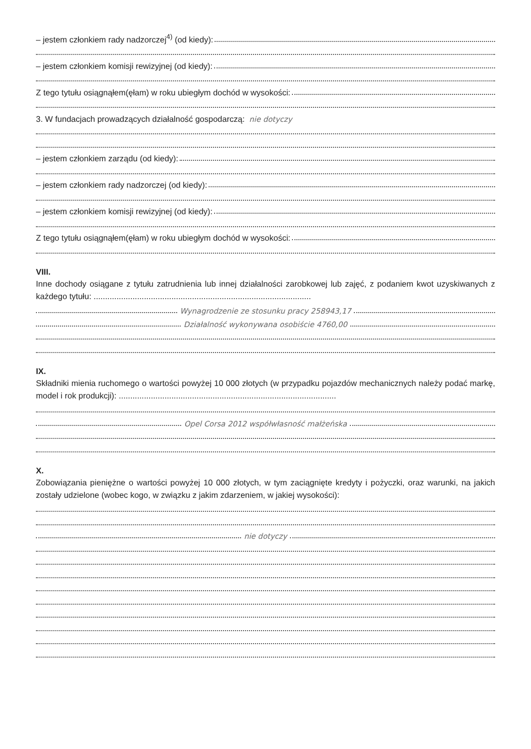– jestem członkiem rady nadzorczej<sup>4)</sup> (od kiedy):
– jestem członkiem komisji rewizyjnej (od kiedy):
Z tego tytułu osiągnąłem(ęłam) w roku ubiegłym dochód w wysokości:
3. W fundacjach prowadzących działalność gospodarczą: nie dotyczy
– jestem członkiem zarządu (od kiedy):
– jestem członkiem rady nadzorczej (od kiedy):
– jestem członkiem komisji rewizyjnej (od kiedy):
Z tego tytułu osiągnąłem(ęłam) w roku ubiegłym dochód w wysokości:
VIII.
Inne dochody osiągane z tytułu zatrudnienia lub innej działalności zarobkowej lub zajęć, z podaniem kwot uzyskiwanych z każdego tytułu: ...............................................................................................
Wynagrodzenie ze stosunku pracy 258943,17
Działalność wykonywana osobiście 4760,00
IX.
Składniki mienia ruchomego o wartości powyżej 10 000 złotych (w przypadku pojazdów mechanicznych należy podać markę, model i rok produkcji): ...............................................................................................
Opel Corsa 2012 współwłasność małżeńska
X.
Zobowiązania pieniężne o wartości powyżej 10 000 złotych, w tym zaciągnięte kredyty i pożyczki, oraz warunki, na jakich zostały udzielone (wobec kogo, w związku z jakim zdarzeniem, w jakiej wysokości):
nie dotyczy